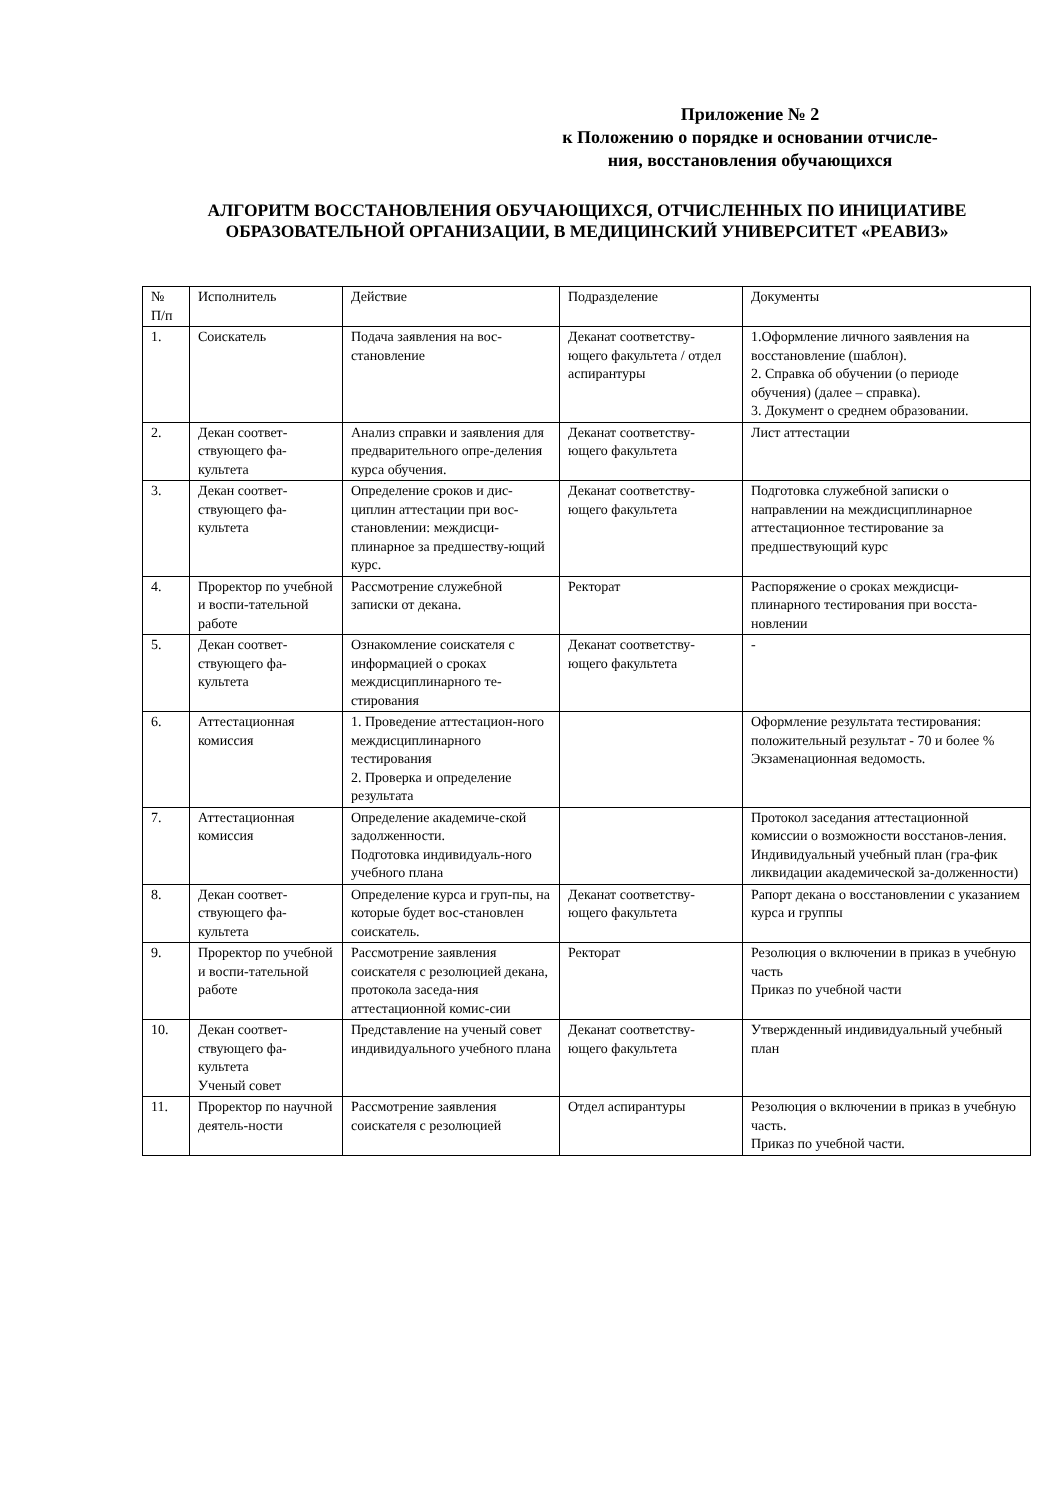Приложение № 2
к Положению о порядке и основании отчисле-
ния, восстановления обучающихся
АЛГОРИТМ ВОССТАНОВЛЕНИЯ ОБУЧАЮЩИХСЯ, ОТЧИСЛЕННЫХ ПО ИНИЦИАТИВЕ ОБРАЗОВАТЕЛЬНОЙ ОРГАНИЗАЦИИ, В МЕДИЦИНСКИЙ УНИВЕРСИТЕТ «РЕАВИЗ»
| № П/п | Исполнитель | Действие | Подразделение | Документы |
| 1. | Соискатель | Подача заявления на вос-становление | Деканат соответству-ющего факультета / отдел аспирантуры | 1.Оформление личного заявления на восстановление (шаблон). 2. Справка об обучении (о периоде обучения) (далее – справка). 3. Документ о среднем образовании. |
| 2. | Декан соответ-ствующего фа-культета | Анализ справки и заявления для предварительного опре-деления курса обучения. | Деканат соответству-ющего факультета | Лист аттестации |
| 3. | Декан соответ-ствующего фа-культета | Определение сроков и дис-циплин аттестации при вос-становлении: междисци-плинарное за предшеству-ющий курс. | Деканат соответству-ющего факультета | Подготовка служебной записки о направлении на междисциплинарное аттестационное тестирование за предшествующий курс |
| 4. | Проректор по учебной и воспи-тательной работе | Рассмотрение служебной записки от декана. | Ректорат | Распоряжение о сроках междисци-плинарного тестирования при восста-новлении |
| 5. | Декан соответ-ствующего фа-культета | Ознакомление соискателя с информацией о сроках междисциплинарного те-стирования | Деканат соответству-ющего факультета | - |
| 6. | Аттестационная комиссия | 1. Проведение аттестацион-ного междисциплинарного тестирования 2. Проверка и определение результата | | Оформление результата тестирования: положительный результат - 70 и более % Экзаменационная ведомость. |
| 7. | Аттестационная комиссия | Определение академиче-ской задолженности. Подготовка индивидуаль-ного учебного плана | | Протокол заседания аттестационной комиссии о возможности восстанов-ления. Индивидуальный учебный план (гра-фик ликвидации академической за-долженности) |
| 8. | Декан соответ-ствующего фа-культета | Определение курса и груп-пы, на которые будет вос-становлен соискатель. | Деканат соответству-ющего факультета | Рапорт декана о восстановлении с указанием курса и группы |
| 9. | Проректор по учебной и воспи-тательной работе | Рассмотрение заявления соискателя с резолюцией декана, протокола заседа-ния аттестационной комис-сии | Ректорат | Резолюция о включении в приказ в учебную часть Приказ по учебной части |
| 10. | Декан соответ-ствующего фа-культета Ученый совет | Представление на ученый совет индивидуального учебного плана | Деканат соответству-ющего факультета | Утвержденный индивидуальный учебный план |
| 11. | Проректор по научной деятель-ности | Рассмотрение заявления соискателя с резолюцией | Отдел аспирантуры | Резолюция о включении в приказ в учебную часть. Приказ по учебной части. |